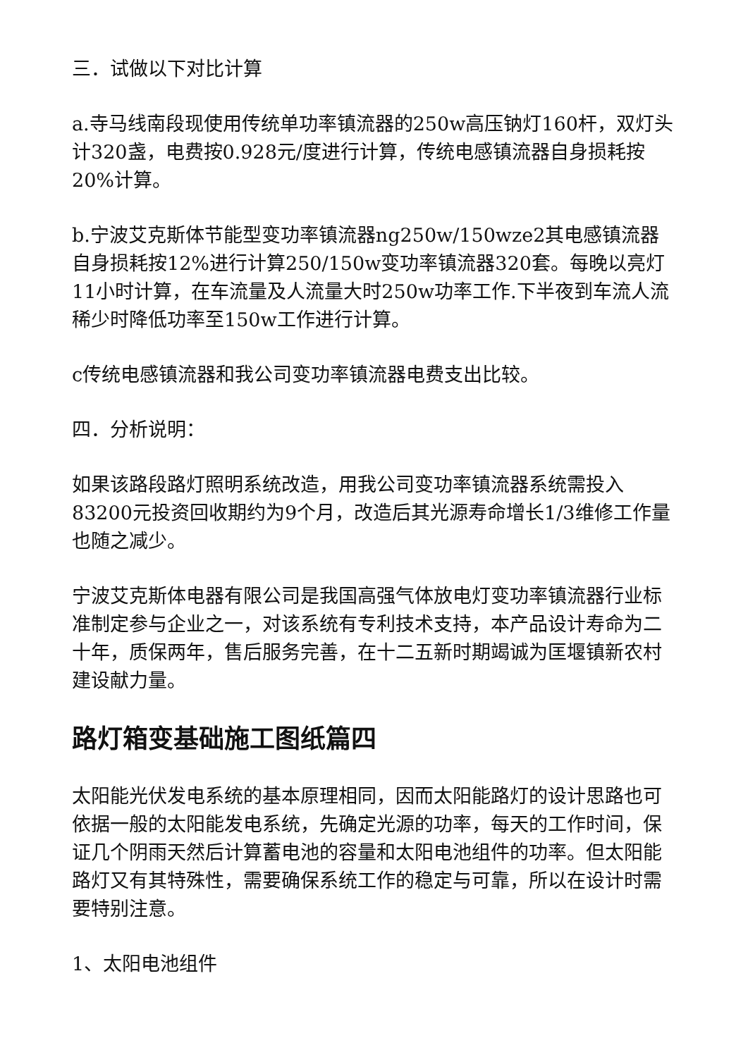三．试做以下对比计算
a.寺马线南段现使用传统单功率镇流器的250w高压钠灯160杆，双灯头计320盏，电费按0.928元/度进行计算，传统电感镇流器自身损耗按20%计算。
b.宁波艾克斯体节能型变功率镇流器ng250w/150wze2其电感镇流器自身损耗按12%进行计算250/150w变功率镇流器320套。每晚以亮灯11小时计算，在车流量及人流量大时250w功率工作.下半夜到车流人流稀少时降低功率至150w工作进行计算。
c传统电感镇流器和我公司变功率镇流器电费支出比较。
四．分析说明：
如果该路段路灯照明系统改造，用我公司变功率镇流器系统需投入83200元投资回收期约为9个月，改造后其光源寿命增长1/3维修工作量也随之减少。
宁波艾克斯体电器有限公司是我国高强气体放电灯变功率镇流器行业标准制定参与企业之一，对该系统有专利技术支持，本产品设计寿命为二十年，质保两年，售后服务完善，在十二五新时期竭诚为匡堰镇新农村建设献力量。
路灯箱变基础施工图纸篇四
太阳能光伏发电系统的基本原理相同，因而太阳能路灯的设计思路也可依据一般的太阳能发电系统，先确定光源的功率，每天的工作时间，保证几个阴雨天然后计算蓄电池的容量和太阳电池组件的功率。但太阳能路灯又有其特殊性，需要确保系统工作的稳定与可靠，所以在设计时需要特别注意。
1、太阳电池组件